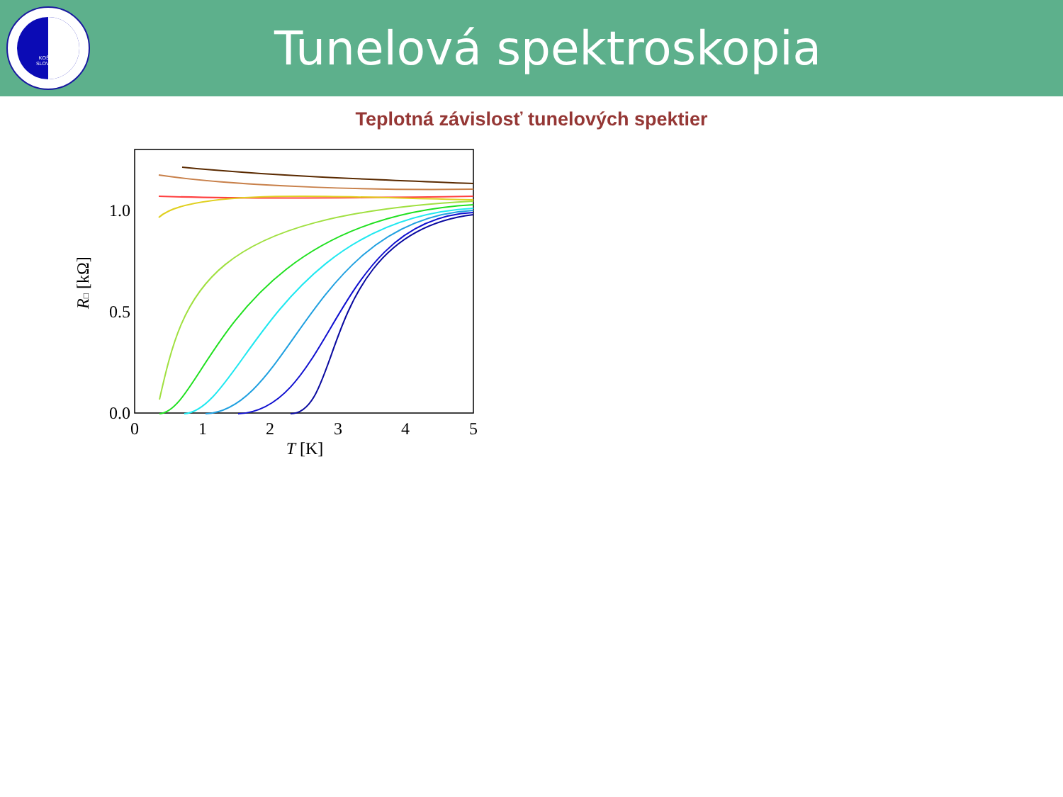KOŠICE
SLOVAKIA
Tunelová spektroskopia
Teplotná závislosť tunelových spektier
0.0
0.5
1.0
0
1
2
3
4
5
T [K]
R□ [kΩ]